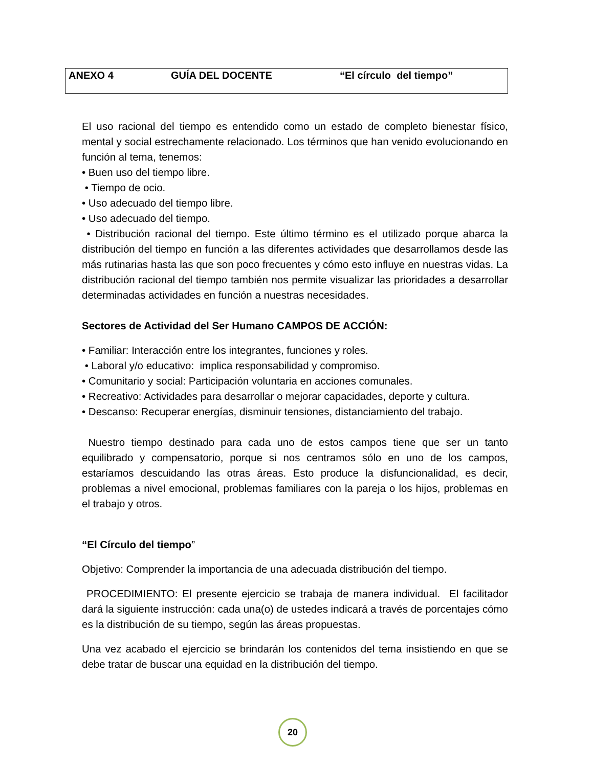ANEXO 4 GUÍA DEL DOCENTE “El círculo del tiempo”
El uso racional del tiempo es entendido como un estado de completo bienestar físico, mental y social estrechamente relacionado. Los términos que han venido evolucionando en función al tema, tenemos:
• Buen uso del tiempo libre.
• Tiempo de ocio.
• Uso adecuado del tiempo libre.
• Uso adecuado del tiempo.
• Distribución racional del tiempo. Este último término es el utilizado porque abarca la distribución del tiempo en función a las diferentes actividades que desarrollamos desde las más rutinarias hasta las que son poco frecuentes y cómo esto influye en nuestras vidas. La distribución racional del tiempo también nos permite visualizar las prioridades a desarrollar determinadas actividades en función a nuestras necesidades.
Sectores de Actividad del Ser Humano CAMPOS DE ACCIÓN:
• Familiar: Interacción entre los integrantes, funciones y roles.
• Laboral y/o educativo: implica responsabilidad y compromiso.
• Comunitario y social: Participación voluntaria en acciones comunales.
• Recreativo: Actividades para desarrollar o mejorar capacidades, deporte y cultura.
• Descanso: Recuperar energías, disminuir tensiones, distanciamiento del trabajo.
Nuestro tiempo destinado para cada uno de estos campos tiene que ser un tanto equilibrado y compensatorio, porque si nos centramos sólo en uno de los campos, estaríamos descuidando las otras áreas. Esto produce la disfuncionalidad, es decir, problemas a nivel emocional, problemas familiares con la pareja o los hijos, problemas en el trabajo y otros.
“El Círculo del tiempo”
Objetivo: Comprender la importancia de una adecuada distribución del tiempo.
PROCEDIMIENTO: El presente ejercicio se trabaja de manera individual. El facilitador dará la siguiente instrucción: cada una(o) de ustedes indicará a través de porcentajes cómo es la distribución de su tiempo, según las áreas propuestas.
Una vez acabado el ejercicio se brindarán los contenidos del tema insistiendo en que se debe tratar de buscar una equidad en la distribución del tiempo.
20